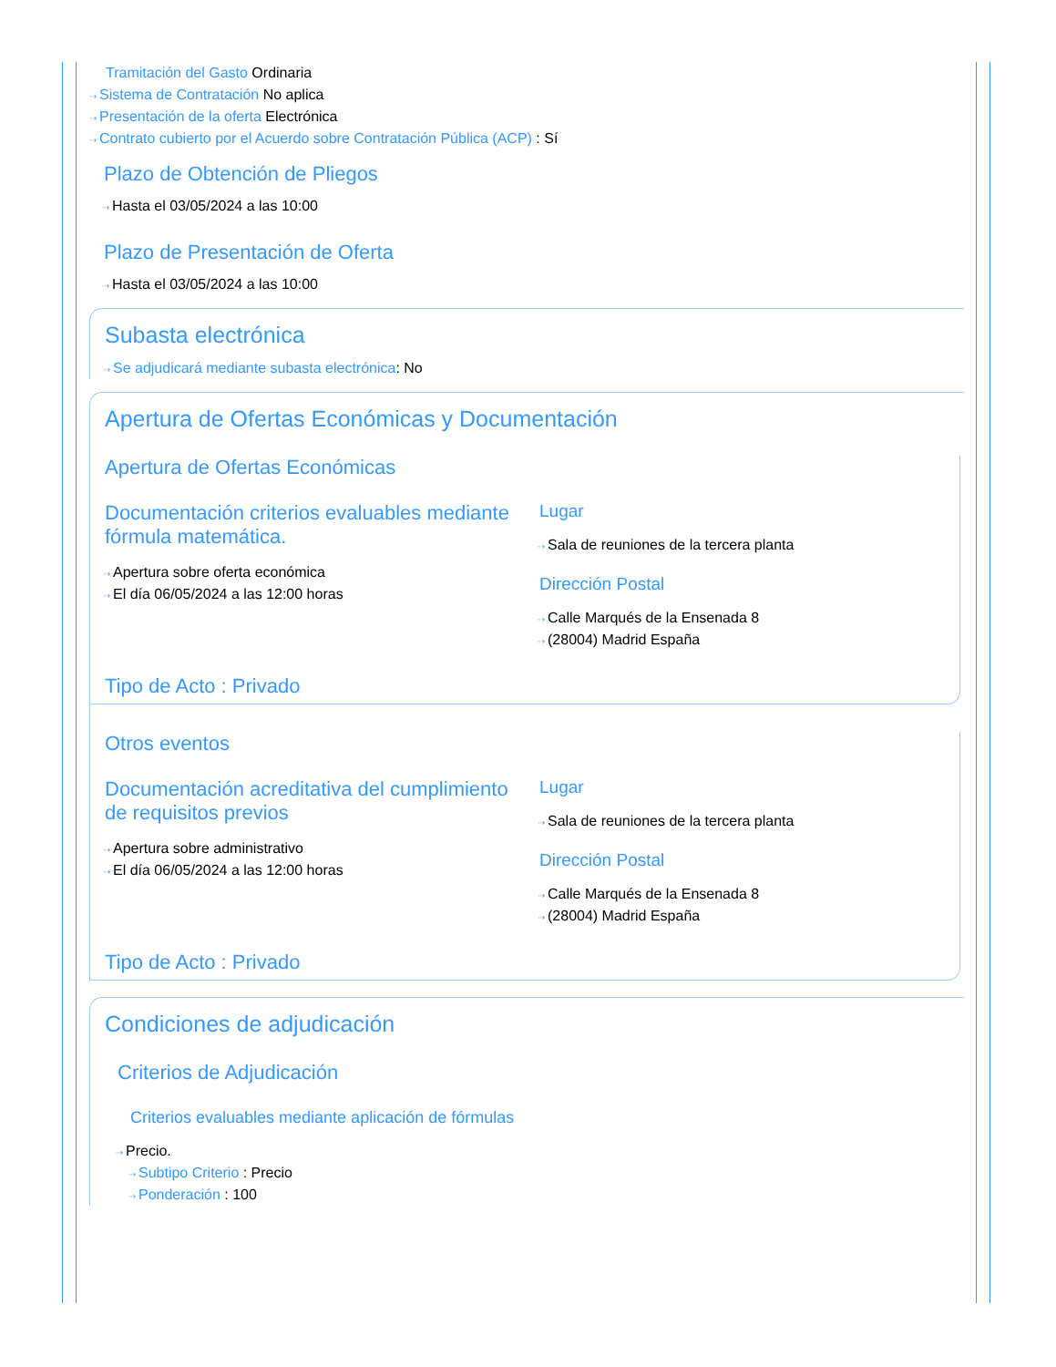Tramitación del Gasto Ordinaria
⇢ Sistema de Contratación No aplica
⇢ Presentación de la oferta Electrónica
⇢ Contrato cubierto por el Acuerdo sobre Contratación Pública (ACP) : Sí
Plazo de Obtención de Pliegos
⇢ Hasta el 03/05/2024 a las 10:00
Plazo de Presentación de Oferta
⇢ Hasta el 03/05/2024 a las 10:00
Subasta electrónica
⇢ Se adjudicará mediante subasta electrónica: No
Apertura de Ofertas Económicas y Documentación
Apertura de Ofertas Económicas
Documentación criterios evaluables mediante fórmula matemática.
⇢ Apertura sobre oferta económica
⇢ El día 06/05/2024 a las 12:00 horas
Lugar
⇢ Sala de reuniones de la tercera planta
Dirección Postal
⇢ Calle Marqués de la Ensenada 8
⇢ (28004) Madrid España
Tipo de Acto : Privado
Otros eventos
Documentación acreditativa del cumplimiento de requisitos previos
⇢ Apertura sobre administrativo
⇢ El día 06/05/2024 a las 12:00 horas
Lugar
⇢ Sala de reuniones de la tercera planta
Dirección Postal
⇢ Calle Marqués de la Ensenada 8
⇢ (28004) Madrid España
Tipo de Acto : Privado
Condiciones de adjudicación
Criterios de Adjudicación
Criterios evaluables mediante aplicación de fórmulas
⇢ Precio.
⇢ Subtipo Criterio : Precio
⇢ Ponderación : 100